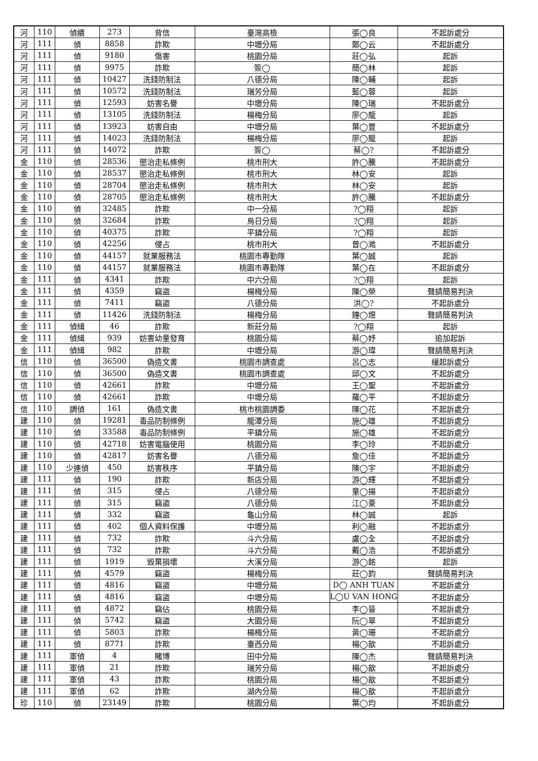| 河 | 110 | 偵續 | 273 | 背信 | 臺灣高檢 | 張◯良 | 不起訴處分 |
| 河 | 111 | 偵 | 8858 | 詐欺 | 中壢分局 | 鄭◯云 | 不起訴處分 |
| 河 | 111 | 偵 | 9180 | 傷害 | 桃園分局 | 莊◯弘 | 起訴 |
| 河 | 111 | 偵 | 9975 | 詐欺 | 簽◯ | 簡◯林 | 起訴 |
| 河 | 111 | 偵 | 10427 | 洗錢防制法 | 八德分局 | 陳◯輔 | 起訴 |
| 河 | 111 | 偵 | 10572 | 洗錢防制法 | 瑞芳分局 | 藍◯蓉 | 起訴 |
| 河 | 111 | 偵 | 12593 | 妨害名譽 | 中壢分局 | 陳◯瑞 | 不起訴處分 |
| 河 | 111 | 偵 | 13105 | 洗錢防制法 | 楊梅分局 | 廖◯龍 | 起訴 |
| 河 | 111 | 偵 | 13923 | 妨害自由 | 中壢分局 | 葉◯豐 | 不起訴處分 |
| 河 | 111 | 偵 | 14023 | 洗錢防制法 | 楊梅分局 | 廖◯龍 | 起訴 |
| 河 | 111 | 偵 | 14072 | 詐欺 | 簽◯ | 蔡◯? | 不起訴處分 |
| 金 | 110 | 偵 | 28536 | 懲治走私條例 | 桃市刑大 | 許◯騰 | 不起訴處分 |
| 金 | 110 | 偵 | 28537 | 懲治走私條例 | 桃市刑大 | 林◯安 | 起訴 |
| 金 | 110 | 偵 | 28704 | 懲治走私條例 | 桃市刑大 | 林◯安 | 起訴 |
| 金 | 110 | 偵 | 28705 | 懲治走私條例 | 桃市刑大 | 許◯騰 | 不起訴處分 |
| 金 | 110 | 偵 | 32485 | 詐欺 | 中一分局 | ?◯翔 | 起訴 |
| 金 | 110 | 偵 | 32684 | 詐欺 | 烏日分局 | ?◯翔 | 起訴 |
| 金 | 110 | 偵 | 40375 | 詐欺 | 平鎮分局 | ?◯翔 | 起訴 |
| 金 | 110 | 偵 | 42256 | 侵占 | 桃市刑大 | 曾◯澔 | 不起訴處分 |
| 金 | 110 | 偵 | 44157 | 就業服務法 | 桃園市專勤隊 | 葉◯誠 | 起訴 |
| 金 | 110 | 偵 | 44157 | 就業服務法 | 桃園市專勤隊 | 葉◯在 | 不起訴處分 |
| 金 | 111 | 偵 | 4341 | 詐欺 | 中六分局 | ?◯翔 | 起訴 |
| 金 | 111 | 偵 | 4359 | 竊盜 | 楊梅分局 | 陳◯榮 | 聲請簡易判決 |
| 金 | 111 | 偵 | 7411 | 竊盜 | 八德分局 | 洪◯? | 不起訴處分 |
| 金 | 111 | 偵 | 11426 | 洗錢防制法 | 楊梅分局 | 鐘◯煜 | 聲請簡易判決 |
| 金 | 111 | 偵緝 | 46 | 詐欺 | 新莊分局 | ?◯翔 | 起訴 |
| 金 | 111 | 偵緝 | 939 | 妨害幼童發育 | 桃園分局 | 蔡◯妤 | 追加起訴 |
| 金 | 111 | 偵緝 | 982 | 詐欺 | 中壢分局 | 游◯瑋 | 聲請簡易判決 |
| 信 | 110 | 偵 | 36500 | 偽造文書 | 桃園市調查處 | 呂◯志 | 緩起訴處分 |
| 信 | 110 | 偵 | 36500 | 偽造文書 | 桃園市調查處 | 邱◯文 | 不起訴處分 |
| 信 | 110 | 偵 | 42661 | 詐欺 | 中壢分局 | 王◯聖 | 不起訴處分 |
| 信 | 110 | 偵 | 42661 | 詐欺 | 中壢分局 | 羅◯平 | 不起訴處分 |
| 信 | 110 | 調偵 | 161 | 偽造文書 | 桃市桃園調委 | 陳◯花 | 不起訴處分 |
| 建 | 110 | 偵 | 19281 | 毒品防制條例 | 龍潭分局 | 施◯雄 | 不起訴處分 |
| 建 | 110 | 偵 | 33588 | 毒品防制條例 | 平鎮分局 | 施◯雄 | 不起訴處分 |
| 建 | 110 | 偵 | 42718 | 妨害電腦使用 | 桃園分局 | 李◯玲 | 不起訴處分 |
| 建 | 110 | 偵 | 42817 | 妨害名譽 | 八德分局 | 詹◯佳 | 不起訴處分 |
| 建 | 110 | 少連偵 | 450 | 妨害秩序 | 平鎮分局 | 陳◯宇 | 不起訴處分 |
| 建 | 111 | 偵 | 190 | 詐欺 | 新店分局 | 游◯輝 | 不起訴處分 |
| 建 | 111 | 偵 | 315 | 侵占 | 八德分局 | 童◯揚 | 不起訴處分 |
| 建 | 111 | 偵 | 315 | 竊盜 | 八德分局 | 江◯豪 | 不起訴處分 |
| 建 | 111 | 偵 | 332 | 竊盜 | 龜山分局 | 林◯誠 | 起訴 |
| 建 | 111 | 偵 | 402 | 個人資料保護 | 中壢分局 | 利◯融 | 不起訴處分 |
| 建 | 111 | 偵 | 732 | 詐欺 | 斗六分局 | 盧◯全 | 不起訴處分 |
| 建 | 111 | 偵 | 732 | 詐欺 | 斗六分局 | 戴◯浩 | 不起訴處分 |
| 建 | 111 | 偵 | 1919 | 毀棄損壞 | 大溪分局 | 游◯銘 | 起訴 |
| 建 | 111 | 偵 | 4579 | 竊盜 | 楊梅分局 | 莊◯鈞 | 聲請簡易判決 |
| 建 | 111 | 偵 | 4816 | 竊盜 | 中壢分局 | D◯ ANH TUAN | 不起訴處分 |
| 建 | 111 | 偵 | 4816 | 竊盜 | 中壢分局 | L◯U VAN HONG | 不起訴處分 |
| 建 | 111 | 偵 | 4872 | 竊佔 | 桃園分局 | 李◯晉 | 不起訴處分 |
| 建 | 111 | 偵 | 5742 | 竊盜 | 大園分局 | 阮◯翠 | 不起訴處分 |
| 建 | 111 | 偵 | 5803 | 詐欺 | 楊梅分局 | 黃◯珊 | 不起訴處分 |
| 建 | 111 | 偵 | 8771 | 詐欺 | 臺西分局 | 楊◯歆 | 不起訴處分 |
| 建 | 111 | 軍偵 | 4 | 賭博 | 田中分局 | 陳◯杰 | 聲請簡易判決 |
| 建 | 111 | 軍偵 | 21 | 詐欺 | 瑞芳分局 | 楊◯歆 | 不起訴處分 |
| 建 | 111 | 軍偵 | 43 | 詐欺 | 桃園分局 | 楊◯歆 | 不起訴處分 |
| 建 | 111 | 軍偵 | 62 | 詐欺 | 湖內分局 | 楊◯歆 | 不起訴處分 |
| 珍 | 110 | 偵 | 23149 | 詐欺 | 桃園分局 | 葉◯均 | 不起訴處分 |